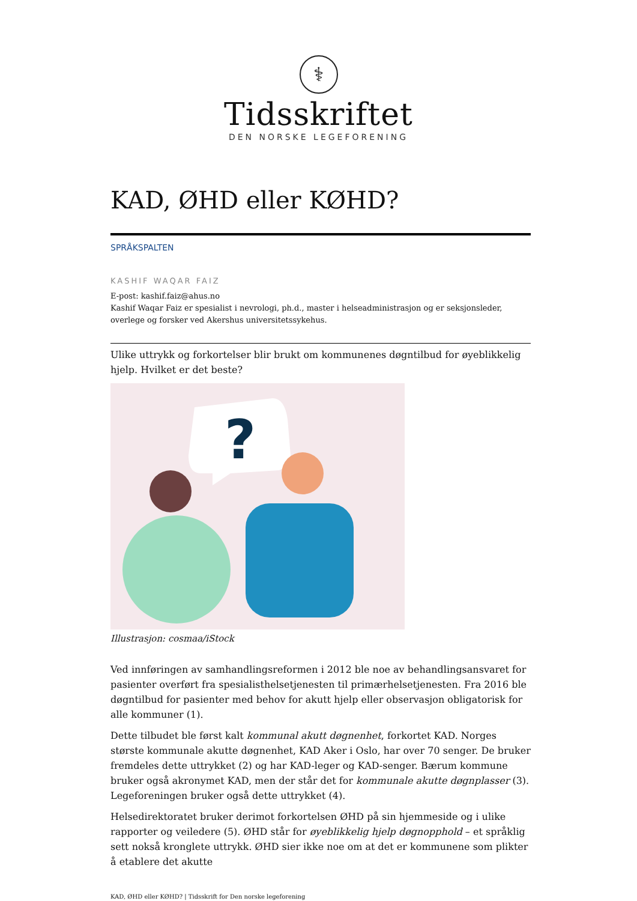⚕
Tidsskriftet
DEN NORSKE LEGEFORENING
KAD, ØHD eller KØHD?
SPRÅKSPALTEN
KASHIF WAQAR FAIZ
E-post: kashif.faiz@ahus.no
Kashif Waqar Faiz er spesialist i nevrologi, ph.d., master i helseadministrasjon og er seksjonsleder, overlege og forsker ved Akershus universitetssykehus.
Ulike uttrykk og forkortelser blir brukt om kommunenes døgntilbud for øyeblikkelig hjelp. Hvilket er det beste?
?
Illustrasjon: cosmaa/iStock
Ved innføringen av samhandlingsreformen i 2012 ble noe av behandlingsansvaret for pasienter overført fra spesialisthelsetjenesten til primærhelsetjenesten. Fra 2016 ble døgntilbud for pasienter med behov for akutt hjelp eller observasjon obligatorisk for alle kommuner (1).
Dette tilbudet ble først kalt kommunal akutt døgnenhet, forkortet KAD. Norges største kommunale akutte døgnenhet, KAD Aker i Oslo, har over 70 senger. De bruker fremdeles dette uttrykket (2) og har KAD-leger og KAD-senger. Bærum kommune bruker også akronymet KAD, men der står det for kommunale akutte døgnplasser (3). Legeforeningen bruker også dette uttrykket (4).
Helsedirektoratet bruker derimot forkortelsen ØHD på sin hjemmeside og i ulike rapporter og veiledere (5). ØHD står for øyeblikkelig hjelp døgnopphold – et språklig sett nokså kronglete uttrykk. ØHD sier ikke noe om at det er kommunene som plikter å etablere det akutte
KAD, ØHD eller KØHD? | Tidsskrift for Den norske legeforening